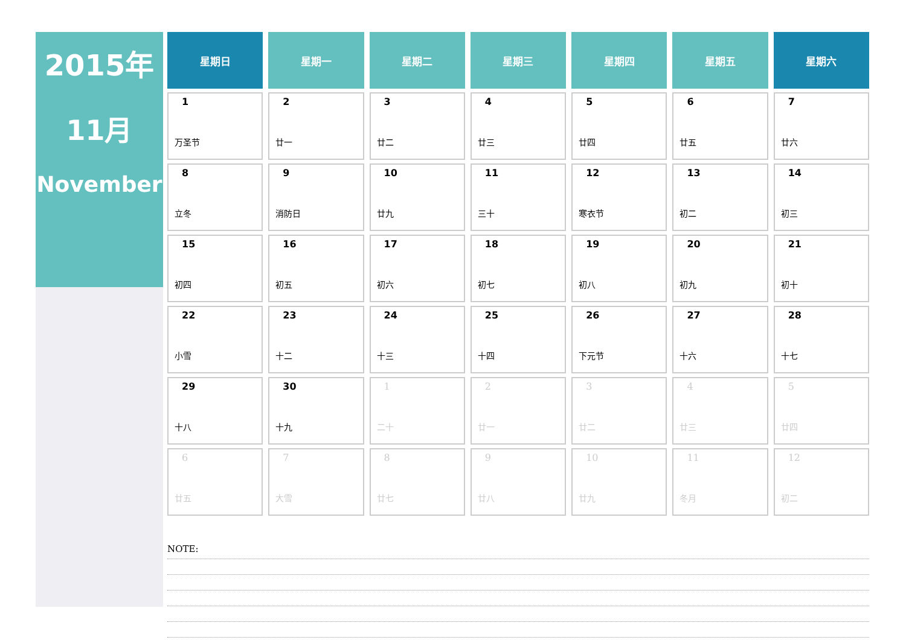2015年
11月
November
| 星期日 | 星期一 | 星期二 | 星期三 | 星期四 | 星期五 | 星期六 |
| --- | --- | --- | --- | --- | --- | --- |
| 1 万圣节 | 2 廿一 | 3 廿二 | 4 廿三 | 5 廿四 | 6 廿五 | 7 廿六 |
| 8 立冬 | 9 消防日 | 10 廿九 | 11 三十 | 12 寒衣节 | 13 初二 | 14 初三 |
| 15 初四 | 16 初五 | 17 初六 | 18 初七 | 19 初八 | 20 初九 | 21 初十 |
| 22 小雪 | 23 十二 | 24 十三 | 25 十四 | 26 下元节 | 27 十六 | 28 十七 |
| 29 十八 | 30 十九 | 1 二十 | 2 廿一 | 3 廿二 | 4 廿三 | 5 廿四 |
| 6 廿五 | 7 大雪 | 8 廿七 | 9 廿八 | 10 廿九 | 11 冬月 | 12 初二 |
NOTE: